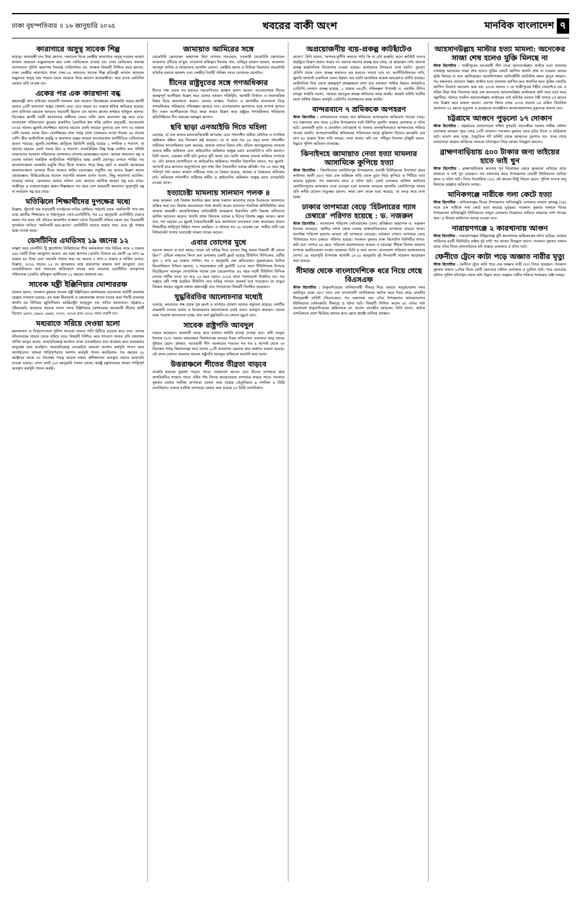ঢাকা বৃহস্পতিবার ॥ ১৬ জানুয়ারি ২০২৫
খবরের বাকী অংশ মানবিক বাংলাদেশ ৭
কারাগারে অসুস্থ সাবেক শিল্প
হয়েছে। কারারক্ষী চান মিয়া জানান, সকালের দিকে কেন্দ্রীয় কারাগারে অসুস্থ হওয়ার কারণে কামাল আহমেদ মজুমদারকে দ্রুত ঢাকা মেডিকেলে নেওয়া হয়। ঢাকা মেডিকেল কলেজ হাসপাতাল পুলিশ ক্যাম্পের ইনচার্জ (পরিদর্শক) মো. ফারুক বিষয়টি নিশ্চিত করে জানান, ঢাকা কেন্দ্রীয় কারাগারে থাকা ঢাকা-১৫ আসনের সাবেক শিল্প প্রতিমন্ত্রী কামাল আহমেদ মজুমদার অসুস্থ হয়ে পড়লে তাকে ঢামেকে নিয়ে আসেন কারারক্ষীরা। পরে তাকে মেডিসিন ওয়ার্ডে ভর্তি দেওয়া হয়।
একের পর এক কারখানা বন্ধ
প্রধানমন্ত্রী শেখ হাসিনার সহযোগী সালমান এফ রহমান। ডিসেম্বরের মাঝামাঝি সময়ে গ্রুপটি তাদের ১৫টি কারখানা বন্ধের ঘোষণা দেয়। এতে অন্তত ৪০ হাজার শ্রমিক ক্ষতিগ্রস্ত হয়েছে। শেখ হাসিনার আরেক অন্যতম সহযোগী ছিলেন এস আলম গ্রুপের কর্ণধার সাইফুল আলম। ডিসেম্বরে গ্রুপটি নয়টি কারখানায় কর্মীদের বেতন বাকি রেখে কারখানা বন্ধ করে দেয়। বাংলাদেশ পরিসংখ্যান ব্যুরোর প্রকাশিত ত্রৈমাসিক শ্রম শক্তি জরিপ অনুযায়ী, বাংলাদেশে ২০২৪ সালের জুলাই-সেপ্টেম্বরে আগের বছরের একই সময়ের তুলনায় এক লাখ ৭৬ হাজার বেশি বেকার লোক ছিল। সেপ্টেম্বরের শেষ পর্যন্ত দেশে বেকারের সংখ্যা দাঁড়ায় ২৬ লাখের বেশি। ধীর অর্থনৈতিক প্রবৃদ্ধি ও কারখানা বন্ধের কারণে বাংলাদেশের অর্থনীতিতে নেতিবাচক প্রভাব পড়েছে। জুলাই-সেপ্টেম্বর প্রান্তিকে জিডিপি প্রবৃদ্ধি হয়েছে ১ দশমিক ৮ শতাংশ, যা আগের বছরের একই সময়ে ছিল ৬ শতাংশ। ঢাকাভিত্তিক থিঙ্ক ট্যাঙ্ক সেন্টার ফর পলিসি ডায়ালগের গবেষণা পরিচালক খোন্দকার গোলাম মোয়াজ্জেম বলেন, আমরা কারখানা বন্ধ ও দেশের বর্তমান সামগ্রিক অর্থনৈতিক পরিস্থিতির মধ্যে একটি যোগসূত্র দেখতে পাচ্ছি। বড় কারখানাগুলো সরকারি ভর্তুকি দিয়ে টিকে থাকতে পারে কিন্তু ছোট ও মাঝারি আকারের কারখানাগুলো ব্যবসায় টিকে থাকতে কঠিন চ্যালেঞ্জের সম্মুখীন হয় বলেও উল্লেখ করেন মোয়াজ্জেম। বিজিএমইএর সাবেক সভাপতি ফারুক হাসান বলেন, কিছু কারখানা ব্যাংকিং-সংক্রান্ত সমস্যা, ক্রেতাদের অর্ডার বাতিল এবং অন্যান্য আর্থিক কারণে বন্ধ হয়ে গেছে। গাজীপুর ও নারায়ণগঞ্জের প্রধান শিল্পাঞ্চলে গত বছর বেশ কয়েকটি কারখানা পুরোপুরি বন্ধ বা কার্যক্রম বন্ধ হয়ে গেছে।
মতিঝিলে শিক্ষার্থীদের দুপক্ষের মধ্যে
উল্লেখ্য, স্টুডেন্ট ফর সভারেন্টি সংগঠনের দাবির প্রেক্ষিতে পাঠ্যবই থেকে 'আদিবাসী' শব্দ বাদ দেয়া জাতীয় শিক্ষাক্রম ও পাঠ্যপুস্তক বোর্ড-এনসিটিবি। গত ১২ জানুয়ারি এনসিটিবি ঘেরাও করার পর রাতে ওই বইয়ের অনলাইন সংস্করণ থেকে চিত্রকর্মটি সরিয়ে ফেলা হয়। চিত্রকর্মটি পুনর্বহাল দাবিতে 'আদিবাসী ছাত্র-জনতা' এনসিটিবি ঘেরাও করতে যায়। এতে দুই পক্ষের মধ্যে সংঘর্ষ বাধে।
ডেসটিনির এমডিসহ ১৯ জনের ১২
লক্ষ্মণ করে ডেসটিনি ট্রি প্ল্যান্টেশন লিমিটেডের শীর্ষ কর্মকর্তারা গাছ বিক্রির নামে ২ হাজার ২৫৮ কোটি টাকা আত্মসাৎ করেন। এর মধ্যে ঋণপত্র (এলসি) হিসাবে ৫৫ কোটি ১৯ লাখ ১৯ হাজার ৪০ টাকা এবং সরাসরি পাচার করা হয় আরও ২ লাখ ৬ হাজার ৪ মার্কিন ডলার। উল্লেখ্য, ২০২২ সালের ১২ মে গ্রাহকদের সঙ্গে প্রতারণার মাধ্যমে অর্থ আত্মসাৎ এবং বেআইনিভাবে অর্থ পাচারের অভিযোগে দায়ের করা মামলায় ডেসটিনির ব্যবস্থাপনা পরিচালক (এমডি) রফিকুল আমীনকে ১২ বছরের কারাদণ্ড হয়।
সাবেক মন্ত্রী ইঞ্জিনিয়ার মোশাররফ
রহমান বলেন, গতকাল বুধবার সাবেক মন্ত্রী ইঞ্জিনিয়ার মোশাররফ হোসেনকে আটটি মামলায় গ্রেপ্তার দেখানো হয়েছে। এর মধ্যে মীরসরাই ও জোরারগঞ্জ থানায় দায়ের করা পাঁচটি মামলায় শুনানি হয় সিনিয়র জুডিশিয়াল ম্যাজিস্ট্রেট মাহমুদুল হক সানির আদালতে। চট্টগ্রাম-১ (মীরসরাই) আসনের সাবেক সংসদ সদস্য ইঞ্জিনিয়ার মোশাররফ আওয়ামী লীগের প্রার্থী হিসেবে ১৯৭৩, ১৯৮৬, ১৯৯৬, ২০০৮, ২০১৪ এবং ২০১৮ সালে এমপি হন।
মধ্যরাতে সরিয়ে দেওয়া হলো
জলকামান ও বিপুলসংখ্যক পুলিশ সদস্যরা তাদের পানি ছিটিয়ে ছত্রভঙ্গ করে দেয়। তাদের সচিবালয়ের সামনে থেকে সরিয়ে দেয়। বিষয়টি নিশ্চিত করে শাহবাগ থানার ওসি মোহাম্মদ খালিদ মনসুর বলেন, অব্যাহতিপ্রাপ্ত অনশনে থাকা এসআইদের চলে যাওয়ার জন্য করজোড়ে অনুরোধ করা হয়েছিল। অব্যাহতিপ্রাপ্ত এসআইরা আমরণ অনশন কর্মসূচি পালন করে আসছিলেন। আমরা শান্তিপূর্ণভাবে অনশন কর্মসূচি পালন করছিলাম। গত বছরের ২১ অক্টোবর থেকে ৩০ ডিসেম্বর পর্যন্ত কয়েক দফায় প্রশিক্ষণরত অবস্থায় তাদের অব্যাহতি দেওয়া হয়েছে। এখন সবাই (১৩ জানুয়ারি সকাল থেকে) স্বরাষ্ট্র মন্ত্রণালয়ের সামনে শান্তিপূর্ণ অবস্থান কর্মসূচি পালন করছি।
জামায়াত আমিরের সঙ্গে
সেক্রেটারি জেনারেল অধ্যাপক মিয়া গোলাম পরওয়ার, সহকারী সেক্রেটারি জেনারেল মাওলানা এটিএম মা'ছুম, মাওলানা রফিকুল ইসলাম খান, হামিদুর রহমান আযাদ, মাওলানা আবদুল হালিম ও মোয়াযযম হোসাইন হেলাল, কেন্দ্রীয় প্রচার ও মিডিয়া বিভাগের সেক্রেটারি মতিউর রহমান আকন্দ এবং কেন্দ্রীয় নির্বাহী পরিষদ সদস্য মোবারক হোসাইন।
চীনের রাষ্ট্রদূতের সঙ্গে গণঅধিকার
চীনের পক্ষ থেকে সব ধরনের সহযোগিতার আশ্বাস প্রদান করেন। বাংলাদেশকে চীনের গুরুত্বপূর্ণ অংশীজন উল্লেখ করে দেশের বর্তমান পরিস্থিতি, আগামী নির্বাচন ও সমসাময়িক বিষয় নিয়ে আলোচনা করেন। এসময় সংস্কার, নির্বাচন ও আগামীর বাংলাদেশ নিয়ে গণঅধিকার পরিষদের পরিকল্পনা জানতে চান। বাংলাদেশের জনগণের সঙ্গে সম্পর্ক স্থাপনে চীন সকল অংশীজনকে নিয়ে কাজ করবে উল্লেখ করে রাষ্ট্রদূত গণঅধিকার পরিষদের প্রতিনিধিদের চীন সফরের আমন্ত্রণ জানান।
ছবি ছাড়া এনআইডি দিতে মহিলা
রেখেছে, যা এক প্রকার মানবতাবিরোধী অপরাধ। এতে পর্দানশীন নারীরা মৌলিক ও নাগরিক অধিকার বঞ্চিত হয়ে নিদারুণ কষ্ট করছেন। যে বা যারা গত ১৬ বছর যাবৎ পর্দানশীন নারীদের মানবাধিকার হরণ করেছে, আমরা তাদের বিচার চাই। মহিলা আনজুমানের সদস্যরা তাদের ধর্মীয় অধিকার এবং প্রাইভেসির অধিকার অক্ষুণ্ণ রেখে এনআইডি'র দাবি জানান। তিনি বলেন, একজন নারী ছবি তুলতে দুটি গুনাহ হয়। আমি আমার চেহারা কাউকে দেখাবো না, এটা আমার গোপনীয়তা বা প্রাইভেসির অধিকার। শারমিন ইয়াসমিন বলেন, গত জুলাই-আগস্টে ছাত্র-জনতার অভ্যুত্থানের মূল লক্ষ্য ছিল বৈষম্যহীন সমাজ প্রতিষ্ঠা। গত ১৬ বছর শুধু পরিপূর্ণ পর্দা করার কারণে নারীদের সঙ্গে যে বৈষম্য হয়েছে, আমরা এ বৈষম্যের প্রতিকার চাই। অবিলম্বে পর্দানশীন নারীদের ধর্মীয় ও প্রাইভেসির অধিকার অক্ষুণ্ণ রেখে এনআইডি দেওয়া হোক।
হত্যাচেষ্টা মামলায় সালমান পলক ৪
ওমর ফারুক। সেই রিমান্ড শুনানির জন্য আজ সকালে কারাগার থেকে সিএমএম আদালতে হাজির করা হয়। রিমান্ড আবেদনের পক্ষে শুনানি করেন মহানগর পাবলিক প্রসিকিউটর ওমর ফারুক ফারুকী। আসামিপক্ষের আইনজীবী ফারজানা ইয়াসমিন রাখি রিমান্ড বাতিলসহ জামিন আবেদন করেন। শুনানি শেষে বিচারক তাদের ৪ দিনের রিমান্ড মঞ্জুর করেন। জানা যায়, গত বছরের ১৬ জুলাই বৈষম্যবিরোধী ছাত্র আন্দোলন চলাকালে ঢাকা কলেজের সামনে শিক্ষার্থীরা শান্তিপূর্ণ মিছিল পালন করছিল। এ ঘটনায় গত ২৮ নভেম্বর মো. শামীম বাদী হয়ে নিউমার্কেট থানায় হত্যাচেষ্টা মামলা দায়ের করেন।
এবার তোপের মুখে
অনেক ক্ষমতা ও অর্থ আছে। তাকে এই দায়িত্ব দিয়ে এতসব কিছু করার বিষয়টি কী ভালো ছিল?" এদিকে লন্ডনের কিংস ক্রস এলাকায় একটি ফ্ল্যাট রয়েছে টিউলিপ সিদ্দিকের, যেটির মূল্য ১ লাখ ৯৫ হাজার পাউন্ড। গত ৩ জানুয়ারি এক প্রতিবেদনে যুক্তরাজ্যের দৈনিক ফিন্যান্সিয়াল টাইমস জানায়, ২ শয্যাকক্ষের সেই ফ্ল্যাটটি ২০০৪ সালে টিউলিপকে উপহার দিয়েছিলেন আবদুল মোতালিফ নামের এক ডেভেলপার। ৪২ বছর বয়সী টিউলিপ সিদ্দিক লেবার পার্টির সদস্য হন মাত্র ১৬ বছর বয়সে। ২০১৫ সালে পার্লামেন্টে নির্বাচিত হন। গত সপ্তাহে এটি স্পষ্ট হয়েছিল টিউলিপ তার দায়িত্ব পালনে অসমর্থ হয়ে পড়েছেন। তা সত্ত্বেও নিজের কাছের বন্ধুকে রক্ষায় প্রধানমন্ত্রী তার পদত্যাগের বিষয়টি বিলম্বিত করেছেন।
যুদ্ধবিরতির আলোচনার মধ্যেই
বলেছে, কাতারের পক্ষ থেকে খুব দ্রুতই এ ব্যাপারে ঘোষণা আসার সম্ভাবনা রয়েছে। দেশটির রাজধানী দোহায় হামাস ও ইসরায়েলের আলোচকরা একই ভবনে অবস্থান করছেন। তাদের মধ্যে পরোক্ষ আলোচনা হচ্ছে। যার অর্থ যুদ্ধবিরতি যে কোনো মুহূর্তে হবে।
সাবেক রাষ্ট্রপতি আবদুল
দায়ের করেছেন। মামলাটি তদন্ত করে যথাযথ আইনি ব্যবস্থা নেওয়া হবে। বাদী তহমুল ইসলাম (২৭) ওরফে মাজহারুল কিশোরগঞ্জ সদরের উত্তর লতিবাবাদ এলাকার আবু তাহের ভূঁইয়ার ছেলে। প্রসঙ্গত, আওয়ামী লীগ সরকারের পতনের পর গত ৫ আগস্ট থেকে ২৩ ডিসেম্বর পর্যন্ত কিশোরগঞ্জ সদর থানায় ১১টি মামলাসহ জেলায় প্রায় অর্ধশত মামলা হয়েছে। এই প্রথম কোনও মামলায় সাবেক রাষ্ট্রপতি আবদুল হামিদকে আসামি করা হলো।
উত্তরাঞ্চলে শীতের তীব্রতা বাড়বে
মাঝারি ধরনের কুয়াশা পড়তে পারে। সারাদেশে রাতের এবং দিনের তাপমাত্রা প্রায় অপরিবর্তিত থাকতে পারে। বর্ধিত পাঁচ দিনের আবহাওয়ায় তাপমাত্রা কমতে পারে। গতকাল বুধবার দেশের সর্বনিম্ন তাপমাত্রা রেকর্ড করা হয়েছে তেঁতুলিয়ায় ৯ দশমিক ৫ ডিগ্রি সেলসিয়াস। ঢাকার সর্বনিম্ন তাপমাত্রা রেকর্ড করা হয়েছে ১৭ ডিগ্রি সেলসিয়াস।
অপ্রয়োজনীয় ব্যয়-প্রকল্প কাটছাঁটেও
ভালো।' তিনি বলেন, 'অপচয়-দুর্নীতি কমাতে পারি কি না এটা জরুরি। ফলে কাটছাঁট হলেও প্রবৃদ্ধিতে বিরূপ প্রভাব পড়বে না। অনেক আগের প্রকল্প রয়ে গেছে, যা প্রয়োজন নেই। অনেক প্রকল্প রাজনৈতিক বিবেচনায় নেওয়া হয়েছে। অর্থায়নের নিশ্চয়তা দেখা হয়নি।' সুতরাং এডিপি থেকে এসব প্রকল্প কমলেও বড় ধরনের সমস্যা হবে না। অর্থনীতিবিদদের দাবি, জুলাই-আগস্টে একদিকে যেমন উন্নয়ন ব্যয় হয়নি অন্যদিকে রাজস্ব আহরণেও ঘাটতি রয়েছে। অর্থনৈতিক দিক থেকে গুরুত্বপূর্ণ প্রকল্পগুলো রাখা হবে বর্তমানে বার্ষিক উন্নয়ন কর্মসূচিতে (এডিপি) চলমান প্রকল্প রয়েছে, ১ হাজার ৩৫২টি। পরিকল্পনা উপদেষ্টা ড. ওয়াহিদ উদ্দিন মাহমুদ সম্প্রতি বলেন, 'আমরা অহেতুক প্রকল্প বাতিলের কাজ করছি। বাজেট ঘাটতি সহনীয় রেখে বার্ষিক উন্নয়ন কর্মসূচি (এডিপি) সংশোধনের কাজ করছি।'
বান্দরবানে ৭ শ্রমিককে অপহরণ
স্টাফ রিপোর্টার : বান্দরবানের লামায় সাত শ্রমিককে অপহরণের অভিযোগ পাওয়া গেছে। গত মঙ্গলবার রাত সাড়ে ১১টায় উপজেলার সরই ইউপির লুলাইং বাজার এলাকায় এ ঘটনা ঘটে। এলাকাটি দুর্গম ও মোবাইল নেটওয়ার্ক না থাকায় তাৎক্ষণিকভাবে অপহৃতদের পরিচয় পাওয়া যায়নি। অপহরণকারীরা শ্রমিকদের পরিবারের কাছে মুক্তিপণ হিসেবে জনপ্রতি এক লাখ ৫০ হাজার টাকা দাবি করছে। লামা থানার ওসি মো. শহীদুল ইসলাম চৌধুরী বলেন, উদ্ধারে পুলিশ অভিযান চালাচ্ছে।
ঝিনাইদহে জামায়াত নেতা হত্যা মামলার আসামিকে কুপিয়ে হত্যা
স্টাফ রিপোর্টার : ঝিনাইদহের কোটচাঁদপুর উপজেলার এলাঙ্গী ইউনিয়নের চাঁদপাড়া গ্রামে কাউসার আলী (৫০) নামে এক ব্যক্তিকে বাড়ি থেকে তুলে নিয়ে কুপিয়ে ও পিটিয়ে হত্যা করেছে দুর্বৃত্তরা। গত মঙ্গলবার রাতে এ ঘটনা ঘটে। একই এলাকার বাসিন্দা কাউসার কোটচাঁদপুরের জামায়াত নেতা এনামুল হত্যা মামলার অন্যতম আসামি। কোটচাঁদপুর থানার ওসি কবীর হোসেন মাতুব্বর জানান, কারা কেন তাকে হত্যা করেছে, তা তদন্ত করে দেখা হচ্ছে।
ঢাকার তাপমাত্রা বেড়ে 'হিটলারের গ্যাস চেম্বারে' পরিণত হয়েছে : ড. নজরুল
স্টাফ রিপোর্টার : বাংলাদেশ পরিবেশ নেটওয়ার্কের (বেন) প্রতিষ্ঠাতা অধ্যাপক ড. নজরুল ইসলাম বলেছেন, আশির দশক থেকে ঢাকায় অস্বাভাবিকভাবে তাপমাত্রা বাড়তে থাকে। নানাবিধ পরিবেশ দূষণের কারণে এই তাপমাত্রা বেড়েছে। বর্তমানে এখানে তাপমাত্রা বেড়ে 'হিটলারের গ্যাস চেম্বারে' পরিণত হয়েছে। গতকাল বুধবার ঢাকা রিপোর্টার্স ইউনিটির সাগর-রুনি হলে 'বাপার ২৫ বছর: পরিবেশ আন্দোলনের সাফল্য ও চ্যালেঞ্জ' শীর্ষক বিশেষ সম্মেলন সম্পর্কে অবহিতকরণ সংবাদ সম্মেলনে তিনি এ কথা বলেন। বাংলাদেশ পরিবেশ আন্দোলনের (বাপা) ২৫ বছরপূর্তি উপলক্ষে আগামী ১৭-১৮ জানুয়ারি দুই দিনব্যাপী সম্মেলন আয়োজন করা হয়েছে।
সীমান্ত থেকে বাংলাদেশিকে ধরে নিয়ে গেছে বিএসএফ
স্টাফ রিপোর্টার : ঠাকুরগাঁওয়ের বালিয়াডাঙ্গী সীমান্ত দিয়ে ভারতে অনুপ্রবেশের সময় আলিমুর রেজা (৪০) নামে এক বাংলাদেশি নাগরিককে আটক করে নিয়ে গেছে ভারতীয় সীমান্তরক্ষী বাহিনী (বিএসএফ)। গত মঙ্গলবার রাত ৮টায় উপজেলার আমজানখোর ইউনিয়নের বেউরঝাড়ি সীমান্তে এ ঘটনা ঘটে। বিষয়টি নিশ্চিত করেন ৫০ বর্ডার গার্ড বাংলাদেশ ঠাকুরগাঁওয়ের অধিনায়ক লে. কর্নেল তানজীর আহমেদ। তিনি বলেন, আটক নাগরিককে দেশে ফিরিয়ে আনার জন্য জোর প্রচেষ্টা চালিয়ে যাচ্ছেন।
আহসানউল্লাহ মাস্টার হত্যা মামলা: অনেকের সাজা শেষ হলেও মুক্তি মিলছে না
স্টাফ রিপোর্টার : গাজীপুরের আওয়ামী লীগ নেতা আহসানউল্লাহ মাস্টার হত্যা মামলায় দণ্ডপ্রাপ্ত অনেকের সাজা শেষ হলেও সুপ্রিম কোর্টে আপিল শুনানি শেষ না হওয়ায় তাদের মুক্তি মিলছে না বলে জানিয়েছেন আসামিপক্ষের আইনজীবী ব্যারিস্টার রুহুল কুদ্দুস কাজল। গত মঙ্গলবার আহসান উল্লাহ মাস্টার হত্যা মামলার আপিল দ্রুত শুনানির জন্য সুপ্রিম কোর্টের আপিল বিভাগে আবেদন করা হয়। ২০০৪ সালের ৭ মে গাজীপুরের টঙ্গীর নোয়াগাঁও এম এ মজিদ মিয়া উচ্চ বিদ্যালয় মাঠে এক জনসভায় আহসানউল্লাহ মাস্টারকে গুলি করে হত্যা করে সন্ত্রাসীরা। ঘটনার পরদিন আহসানউল্লাহ মাস্টারের ভাই মতিউর রহমান টঙ্গী থানায় ১৭ জনের নাম উল্লেখ করে মামলা করেন। এরপর বিচার শেষে ২০০৫ সালের ১৬ এপ্রিল বিচারিক আদালত ২২ জনের মৃত্যুদণ্ড ও ছয়জনের যাবজ্জীবন কারাদণ্ডাদেশসহ দুজনকে খালাস দেন।
চট্টগ্রামে আগুনে পুড়লো ১৭ দোকান
স্টাফ রিপোর্টার : চট্টগ্রামের লোহাগাড়ার দক্ষিণ সুখছড়ি খালেকীয়া দরবার শরীফ স্টেশন এলাকায় আগুনে পুড়ে গেছে ১৭টি দোকান। গতকাল বুধবার ভোর ৫টার দিকে এ অগ্নিকাণ্ড ঘটে। ধারণা করা হচ্ছে, বৈদ্যুতিক শর্ট সার্কিট থেকে আগুনের সূত্রপাত হয়। খবর পেয়ে লোহাগাড়া ফায়ার সার্ভিসের সদস্যরা ঘটনাস্থলে গিয়ে আগুন নিয়ন্ত্রণে আনেন।
ব্রাহ্মণবাড়িয়ায় ৫০০ টাকার জন্য ভাইয়ের হাতে ভাই খুন
স্টাফ রিপোর্টার : ব্রাহ্মণবাড়িয়ার কসবায় পূর্ব বিরোধের জেরে ফুফাতো ভাইয়ের হাতে মামাতো ও ভাই খুন হয়েছেন। গত মঙ্গলবার রাতে উপজেলার মেহারী ইউনিয়নের খেউড়া গ্রামে এ ঘটনা ঘটে। নিহত ইসরাফিল (১৮) ওই গ্রামের মিন্টু মিয়ার ছেলে। পুলিশ ঘাতক বাবু মিয়াকে গ্রেপ্তারে অভিযান চলছে।
মানিকগঞ্জে নারীকে গলা কেটে হত্যা
স্টাফ রিপোর্টার : মানিকগঞ্জের ঘিওর উপজেলার বানিয়াজুরি এলাকায় লায়লা আরজু (৬২) নামে এক নারীকে গলা কেটে হত্যা করেছে দুর্বৃত্তরা। গতকাল বুধবার সকালে ঘিওর উপজেলার বানিয়াজুরি ইউনিয়নের রাথুরা এলাকায় নিজেদের বাড়িতে লায়লার লাশ পাওয়া যায়। এ বিষয়ে আইনগত ব্যবস্থা নেওয়া হবে।
নারায়ণগঞ্জে ২ কারখানায় আগুন
স্টাফ রিপোর্টার : নারায়ণগঞ্জের সিদ্ধিরগঞ্জে দুটি কারখানায় অগ্নিকাণ্ডের ঘটনা ঘটেছে। ফায়ার সার্ভিসের ছয়টি ইউনিটের চেষ্টায় দুই ঘণ্টা পর আগুন নিয়ন্ত্রণে আসে। গতকাল বুধবার সকাল সাড়ে ৭টার দিকে গোদনাইলের বউ বাজার এলাকায় এ ঘটনা ঘটে।
ফেনীতে ট্রেনে কাটা পড়ে অজ্ঞাত নারীর মৃত্যু
স্টাফ রিপোর্টার : ফেনীতে ট্রেনে কাটা পড়ে এক অজ্ঞাত নারী (৫০) নিহত হয়েছেন। গতকাল বুধবার সকাল ১০টার দিকে ফেনী রেলওয়ে স্টেশন এলাকায় এ দুর্ঘটনা ঘটে। পরে রেলওয়ে স্টেশন পুলিশ ঘটনাস্থল থেকে লাশ উদ্ধার করে। অজ্ঞাত নারীর পরিচয় শনাক্তের চেষ্টা চলছে।